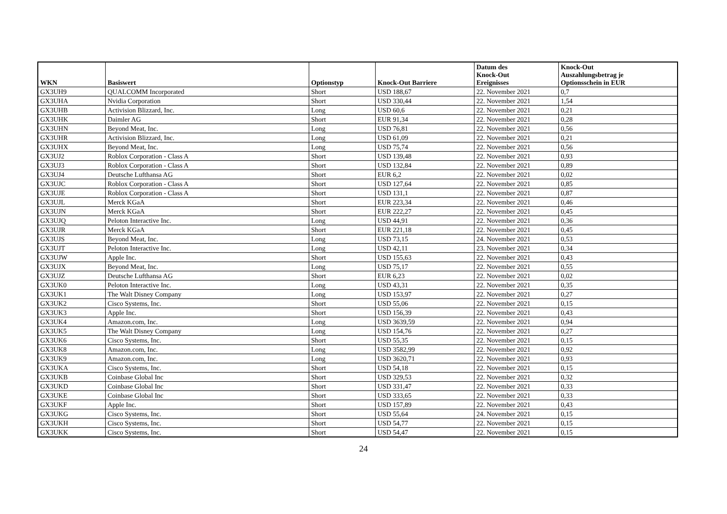| WKN | Basiswert | Optionstyp | Knock-Out Barriere | Datum des Knock-Out Ereignisses | Knock-Out Auszahlungsbetrag je Optionsschein in EUR |
| --- | --- | --- | --- | --- | --- |
| GX3UH9 | QUALCOMM Incorporated | Short | USD 188,67 | 22. November 2021 | 0,7 |
| GX3UHA | Nvidia Corporation | Short | USD 330,44 | 22. November 2021 | 1,54 |
| GX3UHB | Activision Blizzard, Inc. | Long | USD 60,6 | 22. November 2021 | 0,21 |
| GX3UHK | Daimler AG | Short | EUR 91,34 | 22. November 2021 | 0,28 |
| GX3UHN | Beyond Meat, Inc. | Long | USD 76,81 | 22. November 2021 | 0,56 |
| GX3UHR | Activision Blizzard, Inc. | Long | USD 61,09 | 22. November 2021 | 0,21 |
| GX3UHX | Beyond Meat, Inc. | Long | USD 75,74 | 22. November 2021 | 0,56 |
| GX3UJ2 | Roblox Corporation - Class A | Short | USD 139,48 | 22. November 2021 | 0,93 |
| GX3UJ3 | Roblox Corporation - Class A | Short | USD 132,84 | 22. November 2021 | 0,89 |
| GX3UJ4 | Deutsche Lufthansa AG | Short | EUR 6,2 | 22. November 2021 | 0,02 |
| GX3UJC | Roblox Corporation - Class A | Short | USD 127,64 | 22. November 2021 | 0,85 |
| GX3UJE | Roblox Corporation - Class A | Short | USD 131,1 | 22. November 2021 | 0,87 |
| GX3UJL | Merck KGaA | Short | EUR 223,34 | 22. November 2021 | 0,46 |
| GX3UJN | Merck KGaA | Short | EUR 222,27 | 22. November 2021 | 0,45 |
| GX3UJQ | Peloton Interactive Inc. | Long | USD 44,91 | 22. November 2021 | 0,36 |
| GX3UJR | Merck KGaA | Short | EUR 221,18 | 22. November 2021 | 0,45 |
| GX3UJS | Beyond Meat, Inc. | Long | USD 73,15 | 24. November 2021 | 0,53 |
| GX3UJT | Peloton Interactive Inc. | Long | USD 42,11 | 23. November 2021 | 0,34 |
| GX3UJW | Apple Inc. | Short | USD 155,63 | 22. November 2021 | 0,43 |
| GX3UJX | Beyond Meat, Inc. | Long | USD 75,17 | 22. November 2021 | 0,55 |
| GX3UJZ | Deutsche Lufthansa AG | Short | EUR 6,23 | 22. November 2021 | 0,02 |
| GX3UK0 | Peloton Interactive Inc. | Long | USD 43,31 | 22. November 2021 | 0,35 |
| GX3UK1 | The Walt Disney Company | Long | USD 153,97 | 22. November 2021 | 0,27 |
| GX3UK2 | Cisco Systems, Inc. | Short | USD 55,06 | 22. November 2021 | 0,15 |
| GX3UK3 | Apple Inc. | Short | USD 156,39 | 22. November 2021 | 0,43 |
| GX3UK4 | Amazon.com, Inc. | Long | USD 3639,59 | 22. November 2021 | 0,94 |
| GX3UK5 | The Walt Disney Company | Long | USD 154,76 | 22. November 2021 | 0,27 |
| GX3UK6 | Cisco Systems, Inc. | Short | USD 55,35 | 22. November 2021 | 0,15 |
| GX3UK8 | Amazon.com, Inc. | Long | USD 3582,99 | 22. November 2021 | 0,92 |
| GX3UK9 | Amazon.com, Inc. | Long | USD 3620,71 | 22. November 2021 | 0,93 |
| GX3UKA | Cisco Systems, Inc. | Short | USD 54,18 | 22. November 2021 | 0,15 |
| GX3UKB | Coinbase Global Inc | Short | USD 329,53 | 22. November 2021 | 0,32 |
| GX3UKD | Coinbase Global Inc | Short | USD 331,47 | 22. November 2021 | 0,33 |
| GX3UKE | Coinbase Global Inc | Short | USD 333,65 | 22. November 2021 | 0,33 |
| GX3UKF | Apple Inc. | Short | USD 157,89 | 22. November 2021 | 0,43 |
| GX3UKG | Cisco Systems, Inc. | Short | USD 55,64 | 24. November 2021 | 0,15 |
| GX3UKH | Cisco Systems, Inc. | Short | USD 54,77 | 22. November 2021 | 0,15 |
| GX3UKK | Cisco Systems, Inc. | Short | USD 54,47 | 22. November 2021 | 0,15 |
24